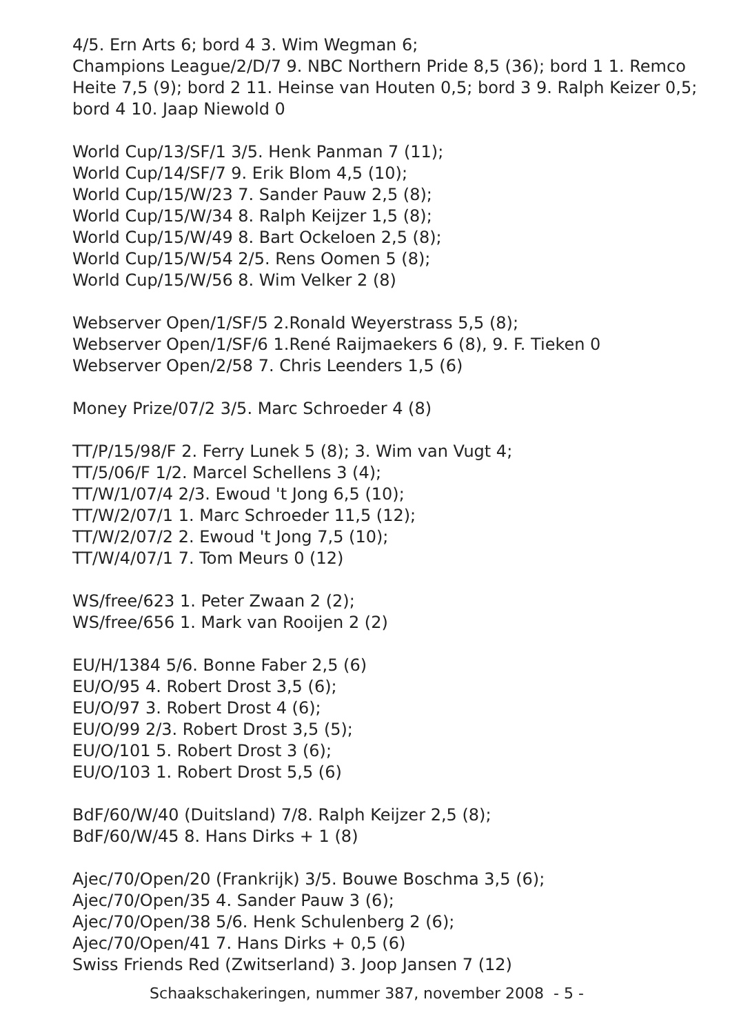4/5. Ern Arts 6; bord 4 3. Wim Wegman 6;
Champions League/2/D/7 9. NBC Northern Pride 8,5 (36); bord 1 1. Remco Heite 7,5 (9); bord 2 11. Heinse van Houten 0,5; bord 3 9. Ralph Keizer 0,5; bord 4 10. Jaap Niewold 0
World Cup/13/SF/1 3/5. Henk Panman 7 (11);
World Cup/14/SF/7 9. Erik Blom 4,5 (10);
World Cup/15/W/23 7. Sander Pauw 2,5 (8);
World Cup/15/W/34 8. Ralph Keijzer 1,5 (8);
World Cup/15/W/49 8. Bart Ockeloen 2,5 (8);
World Cup/15/W/54 2/5. Rens Oomen 5 (8);
World Cup/15/W/56 8. Wim Velker 2 (8)
Webserver Open/1/SF/5 2.Ronald Weyerstrass 5,5 (8);
Webserver Open/1/SF/6 1.René Raijmaekers 6 (8), 9. F. Tieken 0
Webserver Open/2/58 7. Chris Leenders 1,5 (6)
Money Prize/07/2 3/5. Marc Schroeder 4 (8)
TT/P/15/98/F 2. Ferry Lunek 5 (8); 3. Wim van Vugt 4;
TT/5/06/F 1/2. Marcel Schellens 3 (4);
TT/W/1/07/4 2/3. Ewoud 't Jong 6,5 (10);
TT/W/2/07/1 1. Marc Schroeder 11,5 (12);
TT/W/2/07/2 2. Ewoud 't Jong 7,5 (10);
TT/W/4/07/1 7. Tom Meurs 0 (12)
WS/free/623 1. Peter Zwaan 2 (2);
WS/free/656 1. Mark van Rooijen 2 (2)
EU/H/1384 5/6. Bonne Faber 2,5 (6)
EU/O/95 4. Robert Drost 3,5 (6);
EU/O/97 3. Robert Drost 4 (6);
EU/O/99 2/3. Robert Drost 3,5 (5);
EU/O/101 5. Robert Drost 3 (6);
EU/O/103 1. Robert Drost 5,5 (6)
BdF/60/W/40 (Duitsland) 7/8. Ralph Keijzer 2,5 (8);
BdF/60/W/45 8. Hans Dirks + 1 (8)
Ajec/70/Open/20 (Frankrijk) 3/5. Bouwe Boschma 3,5 (6);
Ajec/70/Open/35 4. Sander Pauw 3 (6);
Ajec/70/Open/38 5/6. Henk Schulenberg 2 (6);
Ajec/70/Open/41 7. Hans Dirks + 0,5 (6)
Swiss Friends Red (Zwitserland) 3. Joop Jansen 7 (12)
Schaakschakeringen, nummer 387, november 2008 - 5 -